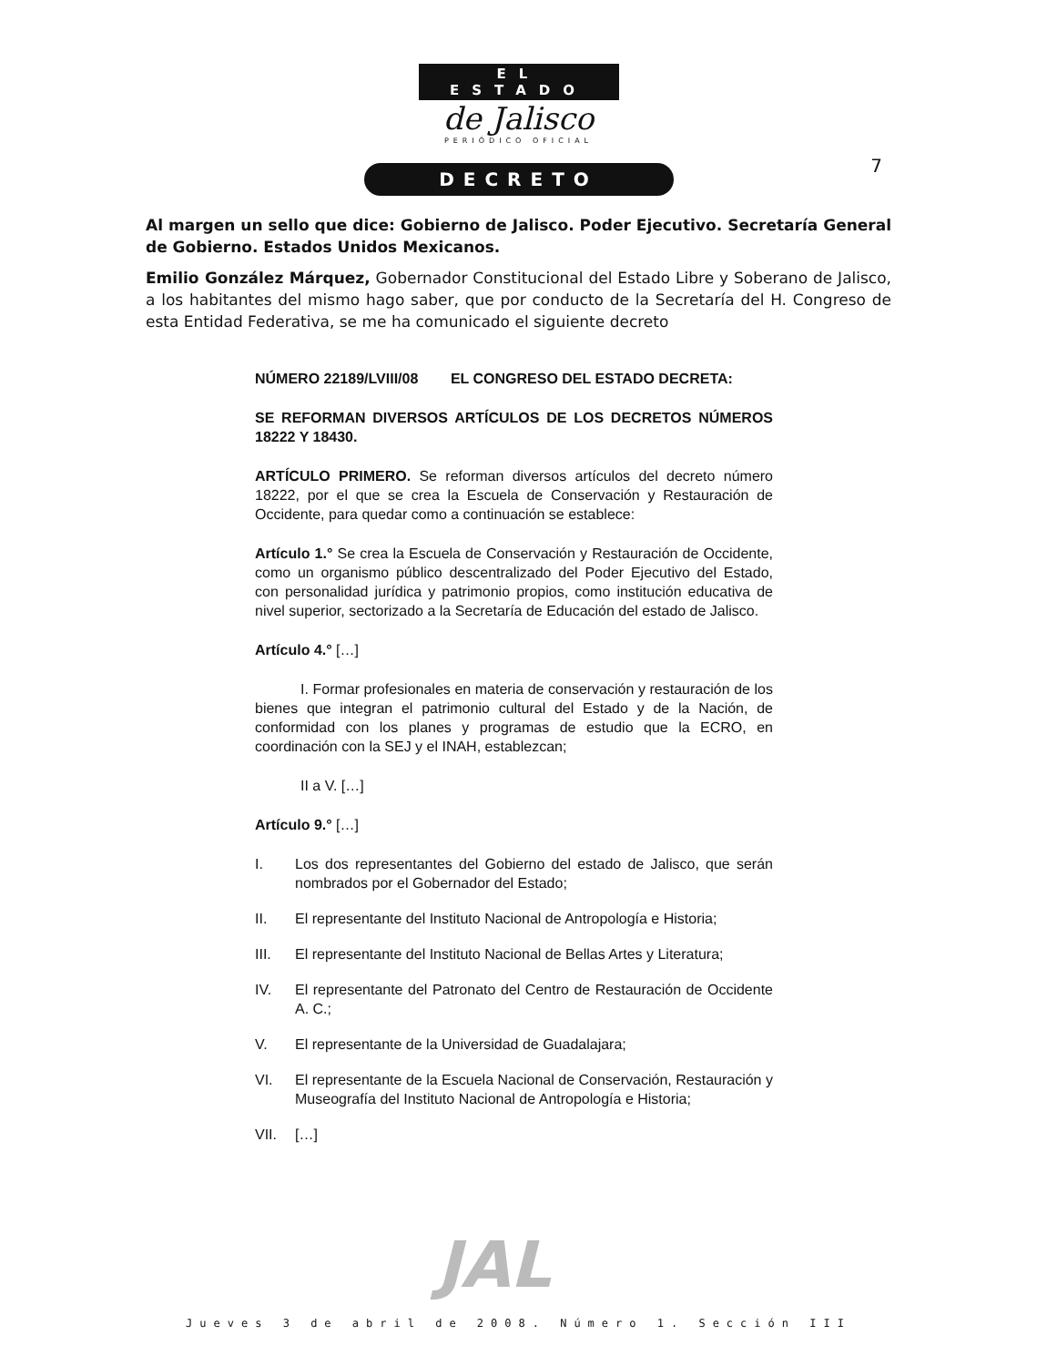EL ESTADO
de Jalisco
PERIÓDICO OFICIAL
DECRETO
7
Al margen un sello que dice: Gobierno de Jalisco. Poder Ejecutivo. Secretaría General de Gobierno. Estados Unidos Mexicanos.
Emilio González Márquez, Gobernador Constitucional del Estado Libre y Soberano de Jalisco, a los habitantes del mismo hago saber, que por conducto de la Secretaría del H. Congreso de esta Entidad Federativa, se me ha comunicado el siguiente decreto
NÚMERO 22189/LVIII/08 EL CONGRESO DEL ESTADO DECRETA:
SE REFORMAN DIVERSOS ARTÍCULOS DE LOS DECRETOS NÚMEROS 18222 Y 18430.
ARTÍCULO PRIMERO. Se reforman diversos artículos del decreto número 18222, por el que se crea la Escuela de Conservación y Restauración de Occidente, para quedar como a continuación se establece:
Artículo 1.° Se crea la Escuela de Conservación y Restauración de Occidente, como un organismo público descentralizado del Poder Ejecutivo del Estado, con personalidad jurídica y patrimonio propios, como institución educativa de nivel superior, sectorizado a la Secretaría de Educación del estado de Jalisco.
Artículo 4.° […]
I. Formar profesionales en materia de conservación y restauración de los bienes que integran el patrimonio cultural del Estado y de la Nación, de conformidad con los planes y programas de estudio que la ECRO, en coordinación con la SEJ y el INAH, establezcan;
II a V. […]
Artículo 9.° […]
I. Los dos representantes del Gobierno del estado de Jalisco, que serán nombrados por el Gobernador del Estado;
II. El representante del Instituto Nacional de Antropología e Historia;
III. El representante del Instituto Nacional de Bellas Artes y Literatura;
IV. El representante del Patronato del Centro de Restauración de Occidente A. C.;
V. El representante de la Universidad de Guadalajara;
VI. El representante de la Escuela Nacional de Conservación, Restauración y Museografía del Instituto Nacional de Antropología e Historia;
VII. […]
JAL
Jueves 3 de abril de 2008. Número 1. Sección III